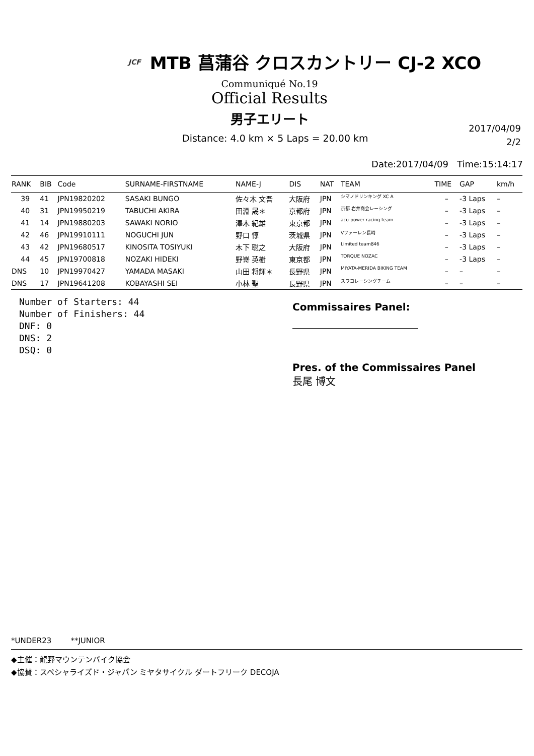JCF MTB 菖蒲谷 クロスカントリー CJ-2 XCO
Communiqué No.19
Official Results
男子エリート
Distance: 4.0 km × 5 Laps = 20.00 km
2017/04/09
2/2
Date:2017/04/09 Time:15:14:17
| RANK | BIB | Code | SURNAME-FIRSTNAME | NAME-J | DIS | NAT | TEAM | TIME | GAP | km/h |
| --- | --- | --- | --- | --- | --- | --- | --- | --- | --- | --- |
| 39 | 41 | JPN19820202 | SASAKI BUNGO | 佐々木 文吾 | 大阪府 | JPN | シマノドリンキング XC A | – | -3 Laps | – |
| 40 | 31 | JPN19950219 | TABUCHI AKIRA | 田淵 晟＊ | 京都府 | JPN | 京都 岩井商会レーシング | – | -3 Laps | – |
| 41 | 14 | JPN19880203 | SAWAKI NORIO | 澤木 紀雄 | 東京都 | JPN | acu-power racing team | – | -3 Laps | – |
| 42 | 46 | JPN19910111 | NOGUCHI JUN | 野口 惇 | 茨城県 | JPN | Vファーレン長崎 | – | -3 Laps | – |
| 43 | 42 | JPN19680517 | KINOSITA TOSIYUKI | 木下 聡之 | 大阪府 | JPN | Limited team846 | – | -3 Laps | – |
| 44 | 45 | JPN19700818 | NOZAKI HIDEKI | 野嵜 英樹 | 東京都 | JPN | TORQUE NOZAC | – | -3 Laps | – |
| DNS | 10 | JPN19970427 | YAMADA MASAKI | 山田 将輝＊ | 長野県 | JPN | MIYATA-MERIDA BIKING TEAM | – | – | – |
| DNS | 17 | JPN19641208 | KOBAYASHI SEI | 小林 聖 | 長野県 | JPN | スワコレーシングチーム | – | – | – |
Number of Starters: 44
Number of Finishers: 44
DNF: 0
DNS: 2
DSQ: 0
Commissaires Panel:
Pres. of the Commissaires Panel
長尾 博文
*UNDER23 **JUNIOR
◆主催：龍野マウンテンバイク協会
◆協賛：スペシャライズド・ジャパン ミヤタサイクル ダートフリーク DECOJA